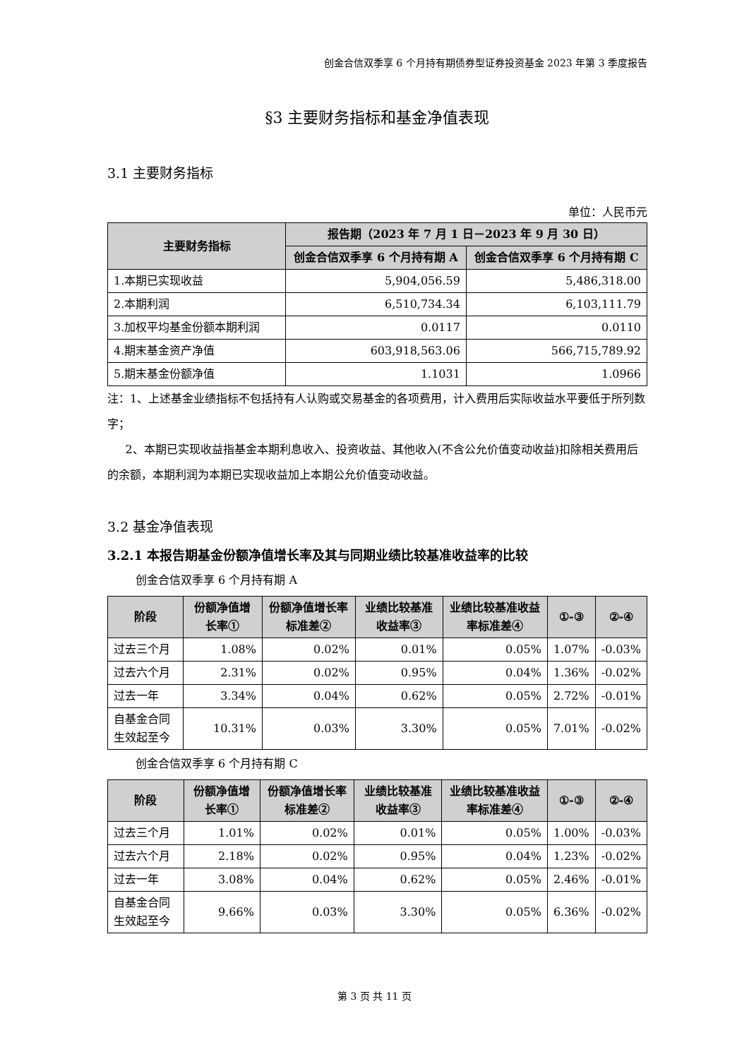创金合信双季享 6 个月持有期债券型证券投资基金 2023 年第 3 季度报告
§3 主要财务指标和基金净值表现
3.1 主要财务指标
单位：人民币元
| 主要财务指标 | 报告期（2023 年 7 月 1 日－2023 年 9 月 30 日） | |
| --- | --- | --- |
| | 创金合信双季享 6 个月持有期 A | 创金合信双季享 6 个月持有期 C |
| 1.本期已实现收益 | 5,904,056.59 | 5,486,318.00 |
| 2.本期利润 | 6,510,734.34 | 6,103,111.79 |
| 3.加权平均基金份额本期利润 | 0.0117 | 0.0110 |
| 4.期末基金资产净值 | 603,918,563.06 | 566,715,789.92 |
| 5.期末基金份额净值 | 1.1031 | 1.0966 |
注：1、上述基金业绩指标不包括持有人认购或交易基金的各项费用，计入费用后实际收益水平要低于所列数字；
2、本期已实现收益指基金本期利息收入、投资收益、其他收入(不含公允价值变动收益)扣除相关费用后的余额，本期利润为本期已实现收益加上本期公允价值变动收益。
3.2 基金净值表现
3.2.1 本报告期基金份额净值增长率及其与同期业绩比较基准收益率的比较
创金合信双季享 6 个月持有期 A
| 阶段 | 份额净值增长率① | 份额净值增长率标准差② | 业绩比较基准收益率③ | 业绩比较基准收益率标准差④ | ①-③ | ②-④ |
| --- | --- | --- | --- | --- | --- | --- |
| 过去三个月 | 1.08% | 0.02% | 0.01% | 0.05% | 1.07% | -0.03% |
| 过去六个月 | 2.31% | 0.02% | 0.95% | 0.04% | 1.36% | -0.02% |
| 过去一年 | 3.34% | 0.04% | 0.62% | 0.05% | 2.72% | -0.01% |
| 自基金合同生效起至今 | 10.31% | 0.03% | 3.30% | 0.05% | 7.01% | -0.02% |
创金合信双季享 6 个月持有期 C
| 阶段 | 份额净值增长率① | 份额净值增长率标准差② | 业绩比较基准收益率③ | 业绩比较基准收益率标准差④ | ①-③ | ②-④ |
| --- | --- | --- | --- | --- | --- | --- |
| 过去三个月 | 1.01% | 0.02% | 0.01% | 0.05% | 1.00% | -0.03% |
| 过去六个月 | 2.18% | 0.02% | 0.95% | 0.04% | 1.23% | -0.02% |
| 过去一年 | 3.08% | 0.04% | 0.62% | 0.05% | 2.46% | -0.01% |
| 自基金合同生效起至今 | 9.66% | 0.03% | 3.30% | 0.05% | 6.36% | -0.02% |
第 3 页 共 11 页